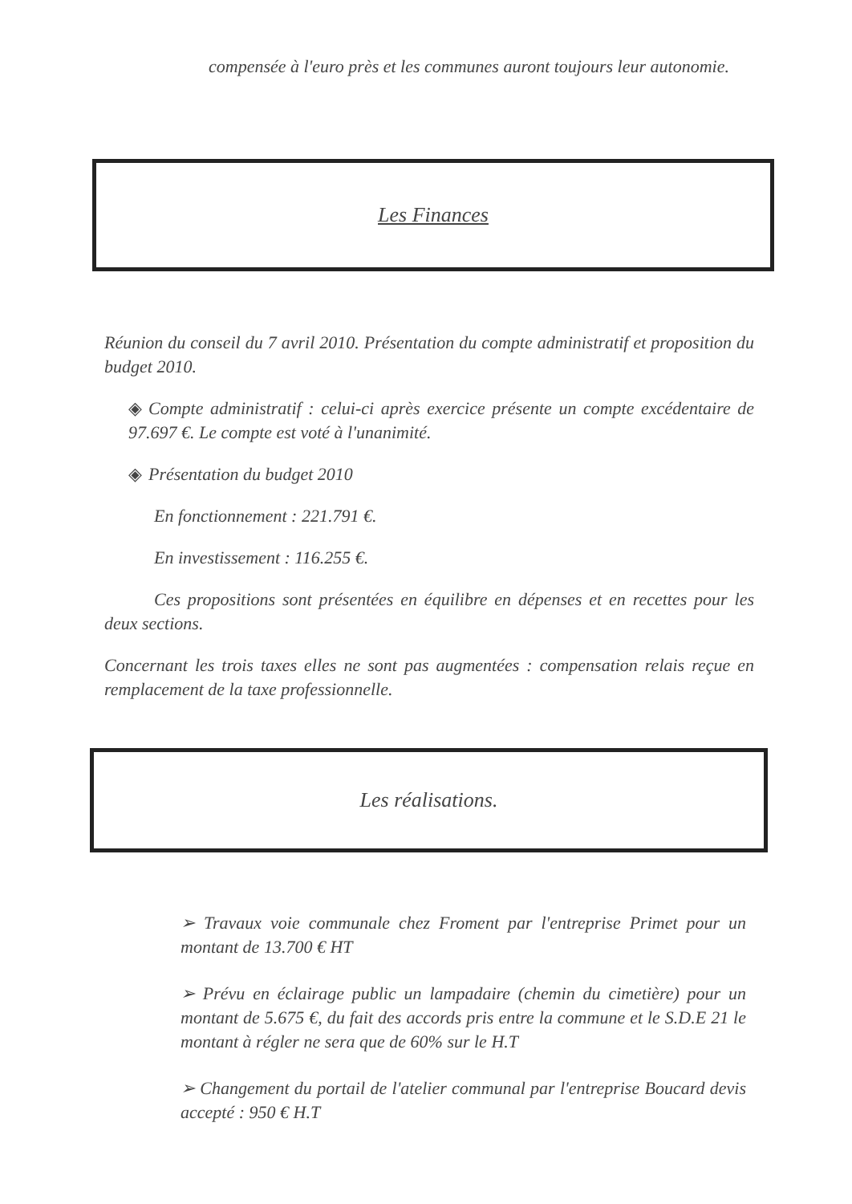compensée à l'euro près et les communes auront toujours leur autonomie.
Les Finances
Réunion du conseil du 7 avril 2010. Présentation du compte administratif et proposition du budget 2010.
◈ Compte administratif : celui-ci après exercice présente un compte excédentaire de 97.697 €. Le compte est voté à l'unanimité.
◈ Présentation du budget 2010
En fonctionnement : 221.791 €.
En investissement : 116.255 €.
Ces propositions sont présentées en équilibre en dépenses et en recettes pour les deux sections.
Concernant les trois taxes elles ne sont pas augmentées : compensation relais reçue en remplacement de la taxe professionnelle.
Les réalisations.
➢ Travaux voie communale chez Froment par l'entreprise Primet pour un montant de 13.700 € HT
➢ Prévu en éclairage public un lampadaire (chemin du cimetière) pour un montant de 5.675 €, du fait des accords pris entre la commune et le S.D.E 21 le montant à régler ne sera que de 60% sur le H.T
➢ Changement du portail de l'atelier communal par l'entreprise Boucard devis accepté : 950 € H.T